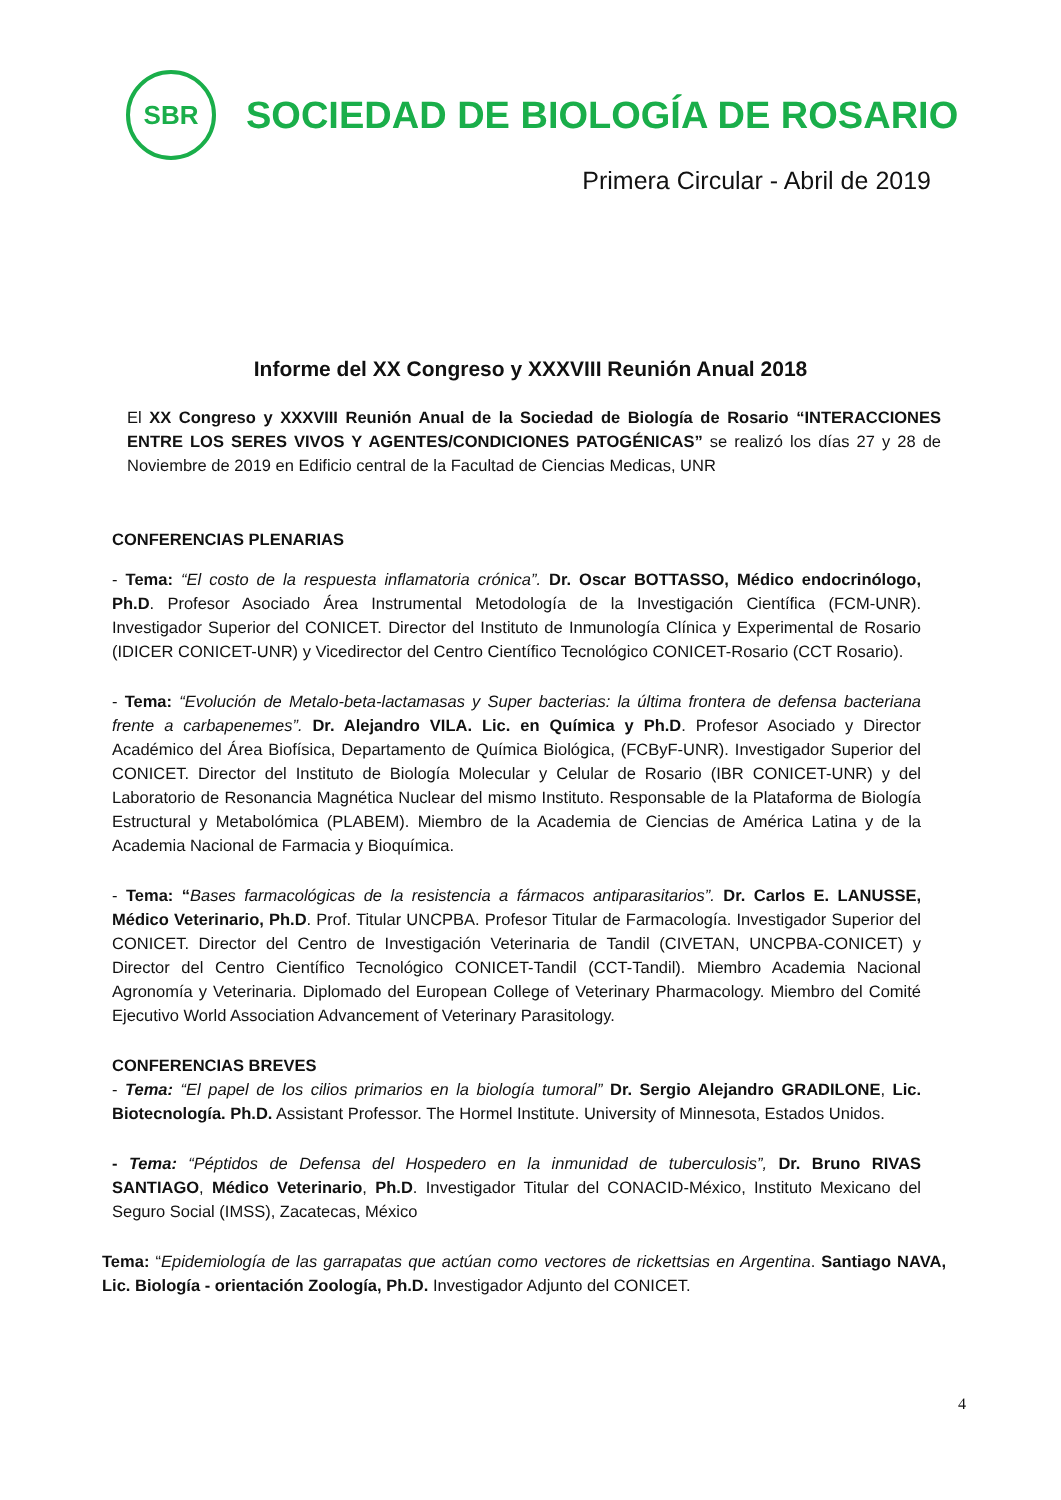SBR
SOCIEDAD DE BIOLOGÍA DE ROSARIO
Primera Circular - Abril de 2019
Informe del XX Congreso y XXXVIII Reunión Anual 2018
El XX Congreso y XXXVIII Reunión Anual de la Sociedad de Biología de Rosario “INTERACCIONES ENTRE LOS SERES VIVOS Y AGENTES/CONDICIONES PATOGÉNICAS” se realizó los días 27 y 28 de Noviembre de 2019 en Edificio central de la Facultad de Ciencias Medicas, UNR
CONFERENCIAS PLENARIAS
- Tema: “El costo de la respuesta inflamatoria crónica”. Dr. Oscar BOTTASSO, Médico endocrinólogo, Ph.D. Profesor Asociado Área Instrumental Metodología de la Investigación Científica (FCM-UNR). Investigador Superior del CONICET. Director del Instituto de Inmunología Clínica y Experimental de Rosario (IDICER CONICET-UNR) y Vicedirector del Centro Científico Tecnológico CONICET-Rosario (CCT Rosario).
- Tema: “Evolución de Metalo-beta-lactamasas y Super bacterias: la última frontera de defensa bacteriana frente a carbapenemes”. Dr. Alejandro VILA. Lic. en Química y Ph.D. Profesor Asociado y Director Académico del Área Biofísica, Departamento de Química Biológica, (FCByF-UNR). Investigador Superior del CONICET. Director del Instituto de Biología Molecular y Celular de Rosario (IBR CONICET-UNR) y del Laboratorio de Resonancia Magnética Nuclear del mismo Instituto. Responsable de la Plataforma de Biología Estructural y Metabolómica (PLABEM). Miembro de la Academia de Ciencias de América Latina y de la Academia Nacional de Farmacia y Bioquímica.
- Tema: “Bases farmacológicas de la resistencia a fármacos antiparasitarios”. Dr. Carlos E. LANUSSE, Médico Veterinario, Ph.D. Prof. Titular UNCPBA. Profesor Titular de Farmacología. Investigador Superior del CONICET. Director del Centro de Investigación Veterinaria de Tandil (CIVETAN, UNCPBA-CONICET) y Director del Centro Científico Tecnológico CONICET-Tandil (CCT-Tandil). Miembro Academia Nacional Agronomía y Veterinaria. Diplomado del European College of Veterinary Pharmacology. Miembro del Comité Ejecutivo World Association Advancement of Veterinary Parasitology.
CONFERENCIAS BREVES
- Tema: “El papel de los cilios primarios en la biología tumoral” Dr. Sergio Alejandro GRADILONE, Lic. Biotecnología. Ph.D. Assistant Professor. The Hormel Institute. University of Minnesota, Estados Unidos.
- Tema: “Péptidos de Defensa del Hospedero en la inmunidad de tuberculosis”, Dr. Bruno RIVAS SANTIAGO, Médico Veterinario, Ph.D. Investigador Titular del CONACID-México, Instituto Mexicano del Seguro Social (IMSS), Zacatecas, México
Tema: “Epidemiología de las garrapatas que actúan como vectores de rickettsias en Argentina. Santiago NAVA, Lic. Biología - orientación Zoología, Ph.D. Investigador Adjunto del CONICET.
4